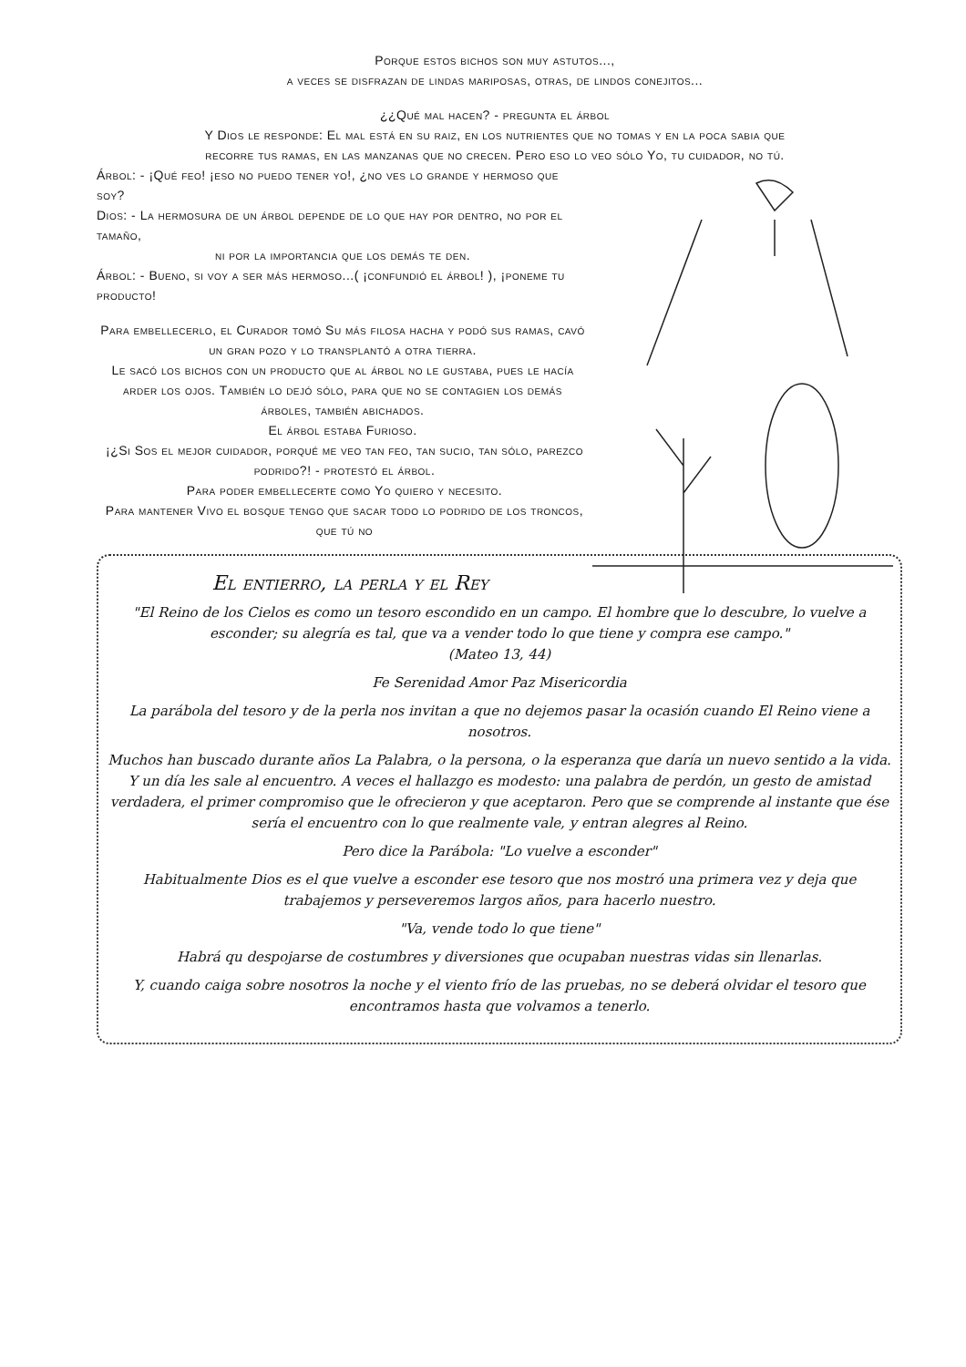Porque estos bichos son muy astutos...,
a veces se disfrazan de lindas mariposas, otras, de lindos conejitos...
¿¿Qué mal hacen? - pregunta el árbol
Y Dios le responde: El mal está en su raiz, en los nutrientes que no tomas y en la poca sabia que
recorre tus ramas, en las manzanas que no crecen. Pero eso lo veo sólo Yo, tu cuidador, no tú.
Árbol: - ¡Qué feo! ¡eso no puedo tener yo!, ¿no ves lo grande y hermoso que soy?
Dios: - La hermosura de un árbol depende de lo que hay por dentro, no por el tamaño,
ni por la importancia que los demás te den.
Árbol: - Bueno, si voy a ser más hermoso...( ¡confundió el árbol! ), ¡poneme tu producto!
Para embellecerlo, el Curador tomó Su más filosa hacha y podó sus ramas, cavó un gran pozo y lo transplantó a otra tierra.
Le sacó los bichos con un producto que al árbol no le gustaba, pues le hacía arder los ojos. También lo dejó sólo, para que no se contagien los demás árboles, también abichados.
El árbol estaba Furioso.
¡¿Si Sos el mejor cuidador, porqué me veo tan feo, tan sucio, tan sólo, parezco podrido?! - protestó el árbol.
Para poder embellecerte como Yo quiero y necesito.
Para mantener Vivo el bosque tengo que sacar todo lo podrido de los troncos, que tú no
El entierro, la perla y el Rey
"El Reino de los Cielos es como un tesoro escondido en un campo. El hombre que lo descubre, lo vuelve a esconder; su alegría es tal, que va a vender todo lo que tiene y compra ese campo."
(Mateo 13, 44)
Fe Serenidad Amor Paz Misericordia
La parábola del tesoro y de la perla nos invitan a que no dejemos pasar la ocasión cuando El Reino viene a nosotros.
Muchos han buscado durante años La Palabra, o la persona, o la esperanza que daría un nuevo sentido a la vida. Y un día les sale al encuentro. A veces el hallazgo es modesto: una palabra de perdón, un gesto de amistad verdadera, el primer compromiso que le ofrecieron y que aceptaron. Pero que se comprende al instante que ése sería el encuentro con lo que realmente vale, y entran alegres al Reino.
Pero dice la Parábola: "Lo vuelve a esconder"
Habitualmente Dios es el que vuelve a esconder ese tesoro que nos mostró una primera vez y deja que trabajemos y perseveremos largos años, para hacerlo nuestro.
"Va, vende todo lo que tiene"
Habrá qu despojarse de costumbres y diversiones que ocupaban nuestras vidas sin llenarlas.
Y, cuando caiga sobre nosotros la noche y el viento frío de las pruebas, no se deberá olvidar el tesoro que encontramos hasta que volvamos a tenerlo.